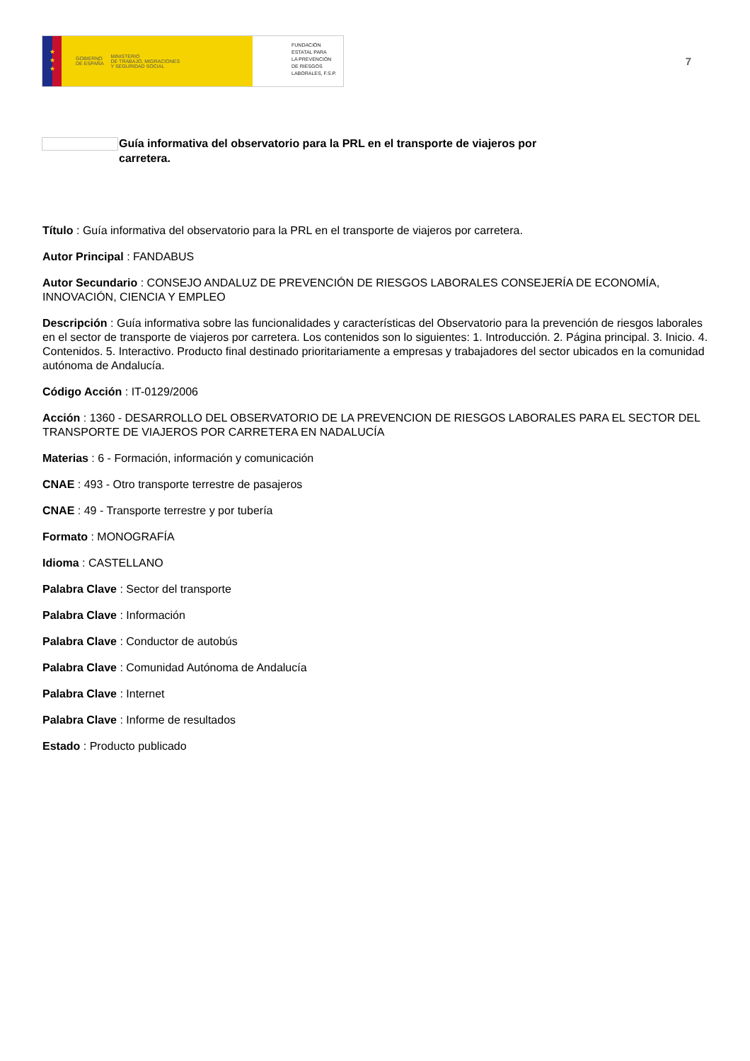★
★
★
GOBIERNO
DE ESPAÑA MINISTERIO
DE TRABAJO, MIGRACIONES
Y SEGURIDAD SOCIAL
FUNDACIÓN
ESTATAL PARA
LA PREVENCIÓN
DE RIESGOS
LABORALES, F.S.P.
7
Guía informativa del observatorio para la PRL en el transporte de viajeros por carretera.
Título : Guía informativa del observatorio para la PRL en el transporte de viajeros por carretera.
Autor Principal : FANDABUS
Autor Secundario : CONSEJO ANDALUZ DE PREVENCIÓN DE RIESGOS LABORALES CONSEJERÍA DE ECONOMÍA, INNOVACIÓN, CIENCIA Y EMPLEO
Descripción : Guía informativa sobre las funcionalidades y características del Observatorio para la prevención de riesgos laborales en el sector de transporte de viajeros por carretera. Los contenidos son lo siguientes: 1. Introducción. 2. Página principal. 3. Inicio. 4. Contenidos. 5. Interactivo. Producto final destinado prioritariamente a empresas y trabajadores del sector ubicados en la comunidad autónoma de Andalucía.
Código Acción : IT-0129/2006
Acción : 1360 - DESARROLLO DEL OBSERVATORIO DE LA PREVENCION DE RIESGOS LABORALES PARA EL SECTOR DEL TRANSPORTE DE VIAJEROS POR CARRETERA EN NADALUCÍA
Materias : 6 - Formación, información y comunicación
CNAE : 493 - Otro transporte terrestre de pasajeros
CNAE : 49 - Transporte terrestre y por tubería
Formato : MONOGRAFÍA
Idioma : CASTELLANO
Palabra Clave : Sector del transporte
Palabra Clave : Información
Palabra Clave : Conductor de autobús
Palabra Clave : Comunidad Autónoma de Andalucía
Palabra Clave : Internet
Palabra Clave : Informe de resultados
Estado : Producto publicado